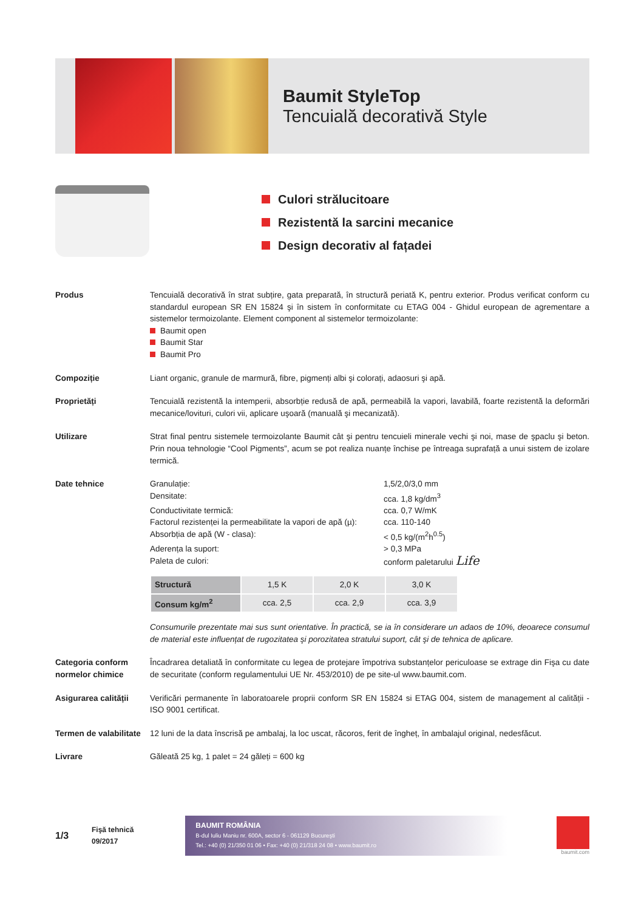Baumit StyleTop
Tencuială decorativă Style
Culori strălucitoare
Rezistentă la sarcini mecanice
Design decorativ al fațadei
Produs Tencuială decorativă în strat subțire, gata preparată, în structură periată K, pentru exterior. Produs verificat conform cu standardul european SR EN 15824 şi în sistem în conformitate cu ETAG 004 - Ghidul european de agrementare a sistemelor termoizolante. Element component al sistemelor termoizolante:
Baumit open
Baumit Star
Baumit Pro
Compoziție Liant organic, granule de marmură, fibre, pigmenți albi şi colorați, adaosuri şi apă.
Proprietăți Tencuială rezistentă la intemperii, absorbție redusă de apă, permeabilă la vapori, lavabilă, foarte rezistentă la deformări mecanice/lovituri, culori vii, aplicare uşoară (manuală şi mecanizată).
Utilizare Strat final pentru sistemele termoizolante Baumit cât şi pentru tencuieli minerale vechi şi noi, mase de şpaclu şi beton. Prin noua tehnologie “Cool Pigments”, acum se pot realiza nuanțe închise pe întreaga suprafață a unui sistem de izolare termică.
Date tehnice Granulație:
1,5/2,0/3,0 mm
Densitate:
cca. 1,8 kg/dm<sup>3</sup>
Conductivitate termică:
cca. 0,7 W/mK
Factorul rezistenței la permeabilitate la vapori de apă (µ):
cca. 110-140
Absorbția de apă (W - clasa):
< 0,5 kg/(m<sup>2</sup>h<sup>0.5</sup>)
Aderența la suport:
> 0,3 MPa
Paleta de culori:
conform paletarului Life
| Structură | 1,5 K | 2,0 K | 3,0 K |
| Consum kg/m<sup>2</sup> | cca. 2,5 | cca. 2,9 | cca. 3,9 |
Consumurile prezentate mai sus sunt orientative. În practică, se ia în considerare un adaos de 10%, deoarece consumul de material este influențat de rugozitatea şi porozitatea stratului suport, cât şi de tehnica de aplicare.
Categoria conform normelor chimice
Încadrarea detaliată în conformitate cu legea de protejare împotriva substanțelor periculoase se extrage din Fişa cu date de securitate (conform regulamentului UE Nr. 453/2010) de pe site-ul www.baumit.com.
Asigurarea calității
Verificări permanente în laboratoarele proprii conform SR EN 15824 si ETAG 004, sistem de management al calității - ISO 9001 certificat.
Termen de valabilitate
12 luni de la data înscrisă pe ambalaj, la loc uscat, răcoros, ferit de îngheț, în ambalajul original, nedesfăcut.
Livrare Găleată 25 kg, 1 palet = 24 găleți = 600 kg
1/3 Fişă tehnică
09/2017
BAUMIT ROMÂNIA
B-dul Iuliu Maniu nr. 600A, sector 6 - 061129 Bucureşti
Tel.: +40 (0) 21/350 01 06 • Fax: +40 (0) 21/318 24 08 • www.baumit.ro
baumit.com